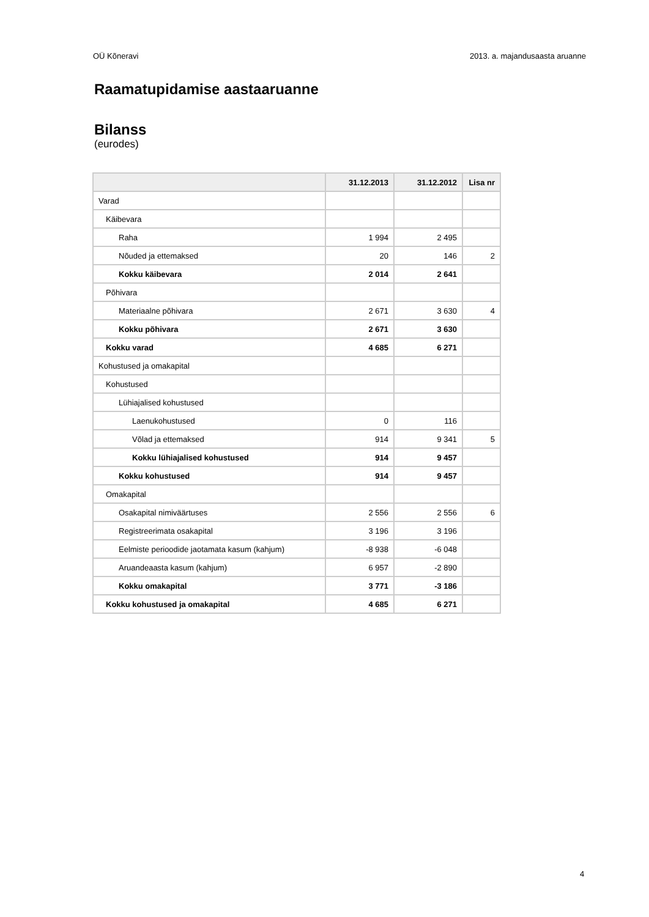OÜ Kõneravi 2013. a. majandusaasta aruanne
Raamatupidamise aastaaruanne
Bilanss
(eurodes)
| | 31.12.2013 | 31.12.2012 | Lisa nr |
| --- | --- | --- | --- |
| Varad | | | |
| Käibevara | | | |
| Raha | 1 994 | 2 495 | |
| Nõuded ja ettemaksed | 20 | 146 | 2 |
| Kokku käibevara | 2 014 | 2 641 | |
| Põhivara | | | |
| Materiaalne põhivara | 2 671 | 3 630 | 4 |
| Kokku põhivara | 2 671 | 3 630 | |
| Kokku varad | 4 685 | 6 271 | |
| Kohustused ja omakapital | | | |
| Kohustused | | | |
| Lühiajalised kohustused | | | |
| Laenukohustused | 0 | 116 | |
| Võlad ja ettemaksed | 914 | 9 341 | 5 |
| Kokku lühiajalised kohustused | 914 | 9 457 | |
| Kokku kohustused | 914 | 9 457 | |
| Omakapital | | | |
| Osakapital nimiväärtuses | 2 556 | 2 556 | 6 |
| Registreerimata osakapital | 3 196 | 3 196 | |
| Eelmiste perioodide jaotamata kasum (kahjum) | -8 938 | -6 048 | |
| Aruandeaasta kasum (kahjum) | 6 957 | -2 890 | |
| Kokku omakapital | 3 771 | -3 186 | |
| Kokku kohustused ja omakapital | 4 685 | 6 271 | |
4